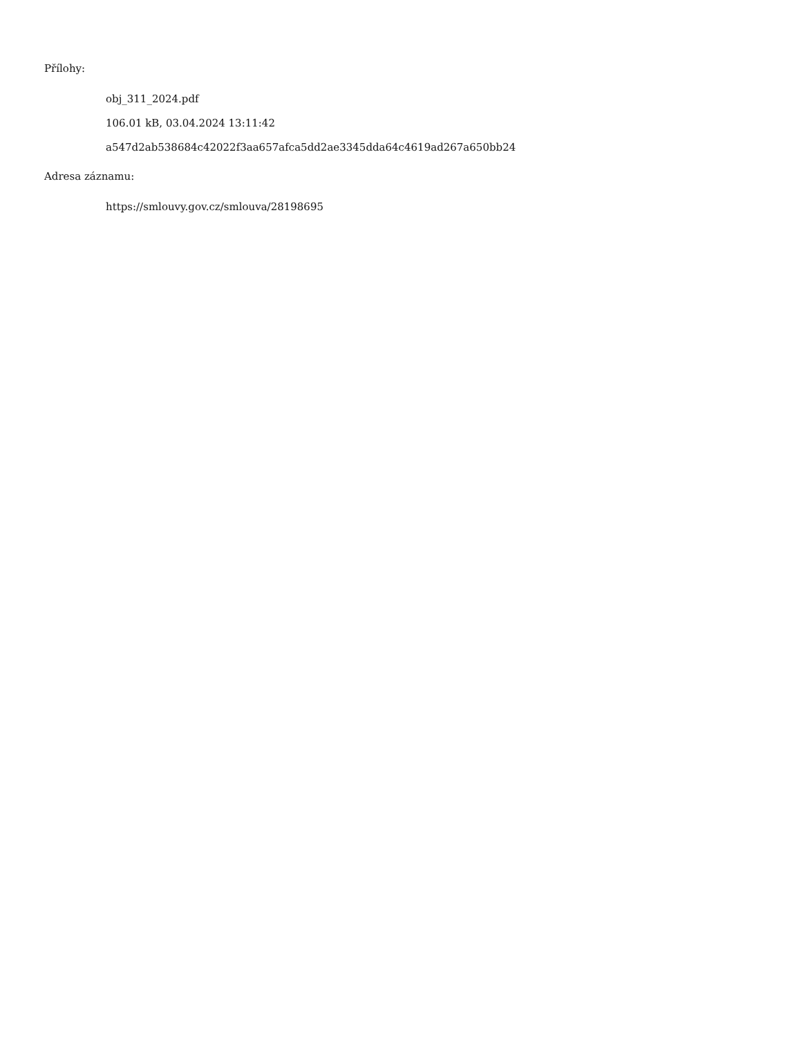Přílohy:
obj_311_2024.pdf
106.01 kB, 03.04.2024 13:11:42
a547d2ab538684c42022f3aa657afca5dd2ae3345dda64c4619ad267a650bb24
Adresa záznamu:
https://smlouvy.gov.cz/smlouva/28198695